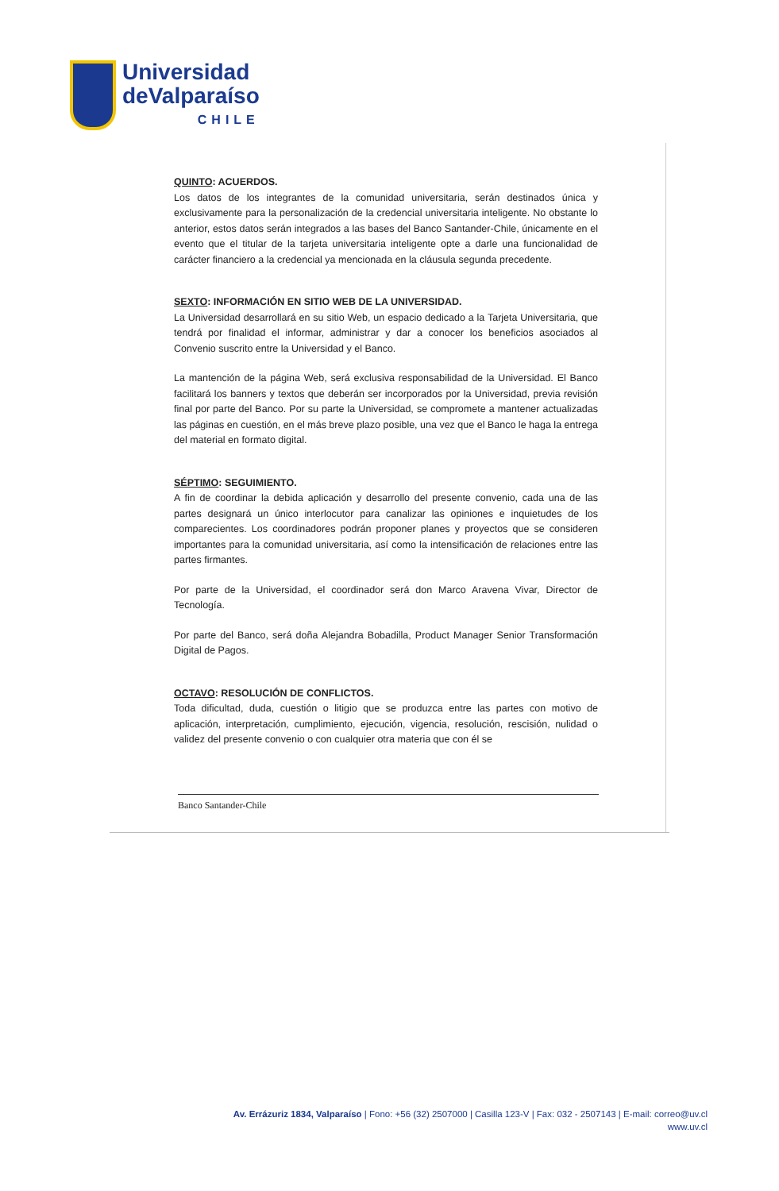Universidad
deValparaíso
CHILE
QUINTO: ACUERDOS.
Los datos de los integrantes de la comunidad universitaria, serán destinados única y exclusivamente para la personalización de la credencial universitaria inteligente. No obstante lo anterior, estos datos serán integrados a las bases del Banco Santander-Chile, únicamente en el evento que el titular de la tarjeta universitaria inteligente opte a darle una funcionalidad de carácter financiero a la credencial ya mencionada en la cláusula segunda precedente.
SEXTO: INFORMACIÓN EN SITIO WEB DE LA UNIVERSIDAD.
La Universidad desarrollará en su sitio Web, un espacio dedicado a la Tarjeta Universitaria, que tendrá por finalidad el informar, administrar y dar a conocer los beneficios asociados al Convenio suscrito entre la Universidad y el Banco.
La mantención de la página Web, será exclusiva responsabilidad de la Universidad. El Banco facilitará los banners y textos que deberán ser incorporados por la Universidad, previa revisión final por parte del Banco. Por su parte la Universidad, se compromete a mantener actualizadas las páginas en cuestión, en el más breve plazo posible, una vez que el Banco le haga la entrega del material en formato digital.
SÉPTIMO: SEGUIMIENTO.
A fin de coordinar la debida aplicación y desarrollo del presente convenio, cada una de las partes designará un único interlocutor para canalizar las opiniones e inquietudes de los comparecientes. Los coordinadores podrán proponer planes y proyectos que se consideren importantes para la comunidad universitaria, así como la intensificación de relaciones entre las partes firmantes.
Por parte de la Universidad, el coordinador será don Marco Aravena Vivar, Director de Tecnología.
Por parte del Banco, será doña Alejandra Bobadilla, Product Manager Senior Transformación Digital de Pagos.
OCTAVO: RESOLUCIÓN DE CONFLICTOS.
Toda dificultad, duda, cuestión o litigio que se produzca entre las partes con motivo de aplicación, interpretación, cumplimiento, ejecución, vigencia, resolución, rescisión, nulidad o validez del presente convenio o con cualquier otra materia que con él se
Banco Santander-Chile
Av. Errázuriz 1834, Valparaíso | Fono: +56 (32) 2507000 | Casilla 123-V | Fax: 032 - 2507143 | E-mail: correo@uv.cl
www.uv.cl